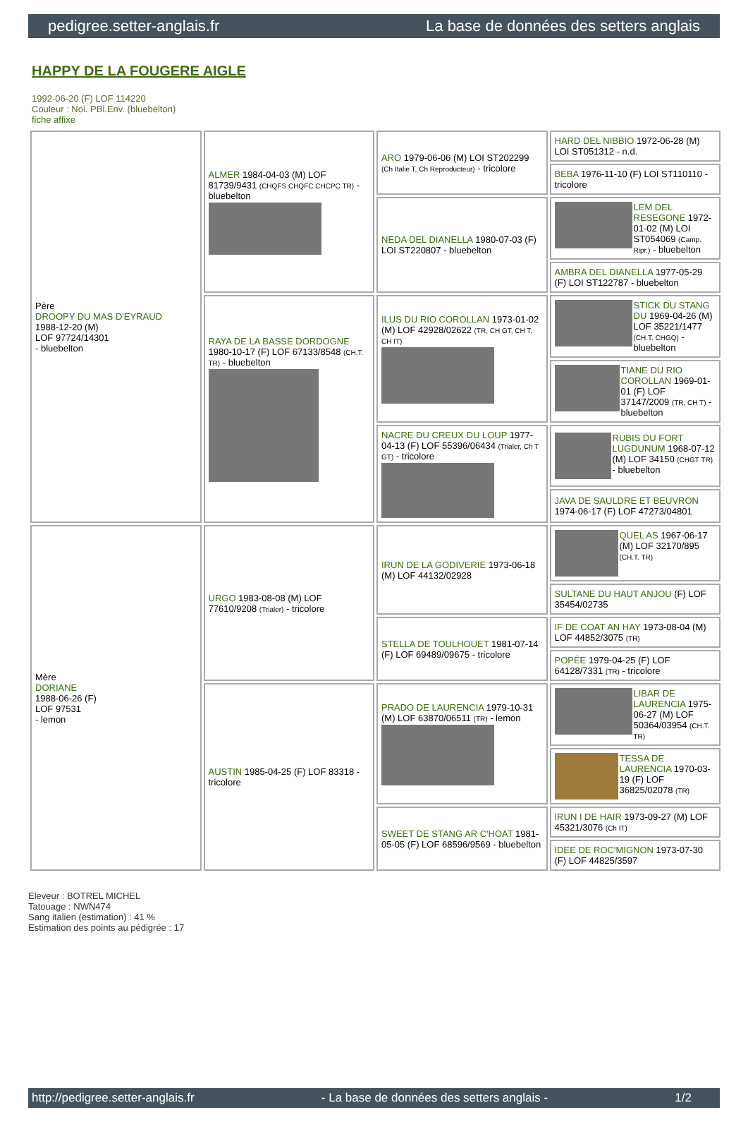pedigree.setter-anglais.fr La base de données des setters anglais
HAPPY DE LA FOUGERE AIGLE
1992-06-20 (F) LOF 114220
Couleur : Noi. PBl.Env. (bluebelton)
fiche affixe
| Père DROOPY DU MAS D'EYRAUD 1988-12-20 (M) LOF 97724/14301 - bluebelton | ALMER 1984-04-03 (M) LOF 81739/9431 (CHQFS CHQFC CHCPC TR) - bluebelton | ARO 1979-06-06 (M) LOI ST202299 (Ch Italie T, Ch Reproducteur) - tricolore | HARD DEL NIBBIO 1972-06-28 (M) LOI ST051312 - n.d. |
| | | | BEBA 1976-11-10 (F) LOI ST110110 - tricolore |
| | | NEDA DEL DIANELLA 1980-07-03 (F) LOI ST220807 - bluebelton | LEM DEL RESEGONE 1972-01-02 (M) LOI ST054069 (Camp. Ripr.) - bluebelton |
| | | | AMBRA DEL DIANELLA 1977-05-29 (F) LOI ST122787 - bluebelton |
| | RAYA DE LA BASSE DORDOGNE 1980-10-17 (F) LOF 67133/8548 (CH.T. TR) - bluebelton | ILUS DU RIO COROLLAN 1973-01-02 (M) LOF 42928/02622 (TR, CH GT, CH T, CH IT) | STICK DU STANG DU 1969-04-26 (M) LOF 35221/1477 (CH.T. CHGQ) - bluebelton |
| | | | TIANE DU RIO COROLLAN 1969-01-01 (F) LOF 37147/2009 (TR, CH T) - bluebelton |
| | | NACRE DU CREUX DU LOUP 1977-04-13 (F) LOF 55396/06434 (Trialer, Ch T GT) - tricolore | RUBIS DU FORT LUGDUNUM 1968-07-12 (M) LOF 34150 (CHGT TR) - bluebelton |
| | | | JAVA DE SAULDRE ET BEUVRON 1974-06-17 (F) LOF 47273/04801 |
| Mère DORIANE 1988-06-26 (F) LOF 97531 - lemon | URGO 1983-08-08 (M) LOF 77610/9208 (Trialer) - tricolore | IRUN DE LA GODIVERIE 1973-06-18 (M) LOF 44132/02928 | QUEL AS 1967-06-17 (M) LOF 32170/895 (CH.T. TR) |
| | | | SULTANE DU HAUT ANJOU (F) LOF 35454/02735 |
| | | STELLA DE TOULHOUET 1981-07-14 (F) LOF 69489/09675 - tricolore | IF DE COAT AN HAY 1973-08-04 (M) LOF 44852/3075 (TR) |
| | | | POPÉE 1979-04-25 (F) LOF 64128/7331 (TR) - tricolore |
| | AUSTIN 1985-04-25 (F) LOF 83318 - tricolore | PRADO DE LAURENCIA 1979-10-31 (M) LOF 63870/06511 (TR) - lemon | LIBAR DE LAURENCIA 1975-06-27 (M) LOF 50364/03954 (CH.T. TR) |
| | | | TESSA DE LAURENCIA 1970-03-19 (F) LOF 36825/02078 (TR) |
| | | SWEET DE STANG AR C'HOAT 1981-05-05 (F) LOF 68596/9569 - bluebelton | IRUN I DE HAIR 1973-09-27 (M) LOF 45321/3076 (Ch IT) |
| | | | IDEE DE ROC'MIGNON 1973-07-30 (F) LOF 44825/3597 |
Eleveur : BOTREL MICHEL
Tatouage : NWN474
Sang italien (estimation) : 41 %
Estimation des points au pédigrée : 17
http://pedigree.setter-anglais.fr - La base de données des setters anglais - 1/2